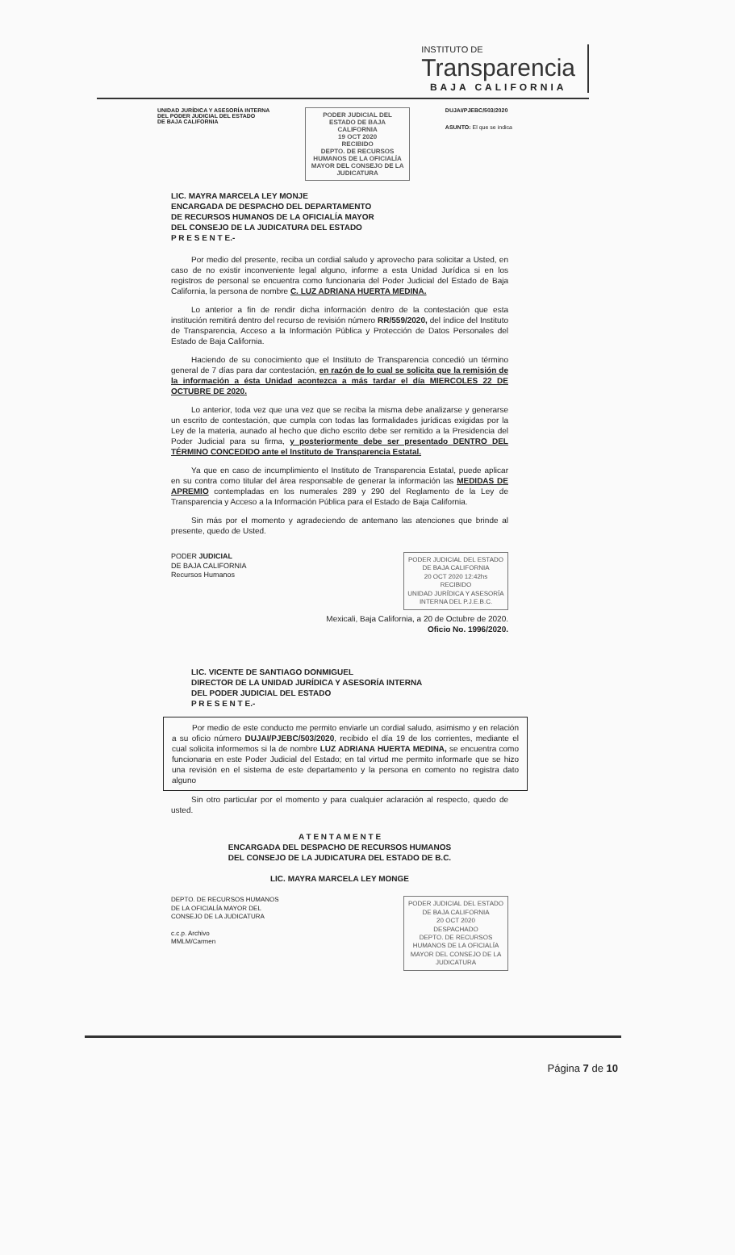INSTITUTO DE
Transparencia
BAJA CALIFORNIA
UNIDAD JURÍDICA Y ASESORÍA INTERNA
DEL PODER JUDICIAL DEL ESTADO
DE BAJA CALIFORNIA
PODER JUDICIAL DEL ESTADO DE BAJA CALIFORNIA
19 OCT 2020
RECIBIDO
DEPTO. DE RECURSOS HUMANOS DE LA OFICIALÍA MAYOR DEL CONSEJO DE LA JUDICATURA
DUJAI/PJEBC/503/2020
ASUNTO: El que se indica
LIC. MAYRA MARCELA LEY MONJE
ENCARGADA DE DESPACHO DEL DEPARTAMENTO
DE RECURSOS HUMANOS DE LA OFICIALÍA MAYOR
DEL CONSEJO DE LA JUDICATURA DEL ESTADO
P R E S E N T E.-
Por medio del presente, reciba un cordial saludo y aprovecho para solicitar a Usted, en caso de no existir inconveniente legal alguno, informe a esta Unidad Jurídica si en los registros de personal se encuentra como funcionaria del Poder Judicial del Estado de Baja California, la persona de nombre C. LUZ ADRIANA HUERTA MEDINA.
Lo anterior a fin de rendir dicha información dentro de la contestación que esta institución remitirá dentro del recurso de revisión número RR/559/2020, del índice del Instituto de Transparencia, Acceso a la Información Pública y Protección de Datos Personales del Estado de Baja California.
Haciendo de su conocimiento que el Instituto de Transparencia concedió un término general de 7 días para dar contestación, en razón de lo cual se solicita que la remisión de la información a ésta Unidad acontezca a más tardar el día MIERCOLES 22 DE OCTUBRE DE 2020.
Lo anterior, toda vez que una vez que se reciba la misma debe analizarse y generarse un escrito de contestación, que cumpla con todas las formalidades jurídicas exigidas por la Ley de la materia, aunado al hecho que dicho escrito debe ser remitido a la Presidencia del Poder Judicial para su firma, y posteriormente debe ser presentado DENTRO DEL TÉRMINO CONCEDIDO ante el Instituto de Transparencia Estatal.
Ya que en caso de incumplimiento el Instituto de Transparencia Estatal, puede aplicar en su contra como titular del área responsable de generar la información las MEDIDAS DE APREMIO contempladas en los numerales 289 y 290 del Reglamento de la Ley de Transparencia y Acceso a la Información Pública para el Estado de Baja California.
Sin más por el momento y agradeciendo de antemano las atenciones que brinde al presente, quedo de Usted.
PODER JUDICIAL
DE BAJA CALIFORNIA
Recursos Humanos
PODER JUDICIAL DEL ESTADO DE BAJA CALIFORNIA
20 OCT 2020 12:42hs
RECIBIDO
UNIDAD JURÍDICA Y ASESORÍA INTERNA DEL P.J.E.B.C.
Mexicali, Baja California, a 20 de Octubre de 2020.
Oficio No. 1996/2020.
LIC. VICENTE DE SANTIAGO DONMIGUEL
DIRECTOR DE LA UNIDAD JURÍDICA Y ASESORÍA INTERNA
DEL PODER JUDICIAL DEL ESTADO
P R E S E N T E.-
Por medio de este conducto me permito enviarle un cordial saludo, asimismo y en relación a su oficio número DUJAI/PJEBC/503/2020, recibido el día 19 de los corrientes, mediante el cual solicita informemos si la de nombre LUZ ADRIANA HUERTA MEDINA, se encuentra como funcionaria en este Poder Judicial del Estado; en tal virtud me permito informarle que se hizo una revisión en el sistema de este departamento y la persona en comento no registra dato alguno
Sin otro particular por el momento y para cualquier aclaración al respecto, quedo de usted.
A T E N T A M E N T E
ENCARGADA DEL DESPACHO DE RECURSOS HUMANOS
DEL CONSEJO DE LA JUDICATURA DEL ESTADO DE B.C.
LIC. MAYRA MARCELA LEY MONGE
DEPTO. DE RECURSOS HUMANOS
DE LA OFICIALÍA MAYOR DEL
CONSEJO DE LA JUDICATURA
c.c.p. Archivo
MMLM/Carmen
PODER JUDICIAL DEL ESTADO DE BAJA CALIFORNIA
20 OCT 2020
DESPACHADO
DEPTO. DE RECURSOS HUMANOS DE LA OFICIALÍA MAYOR DEL CONSEJO DE LA JUDICATURA
Página 7 de 10